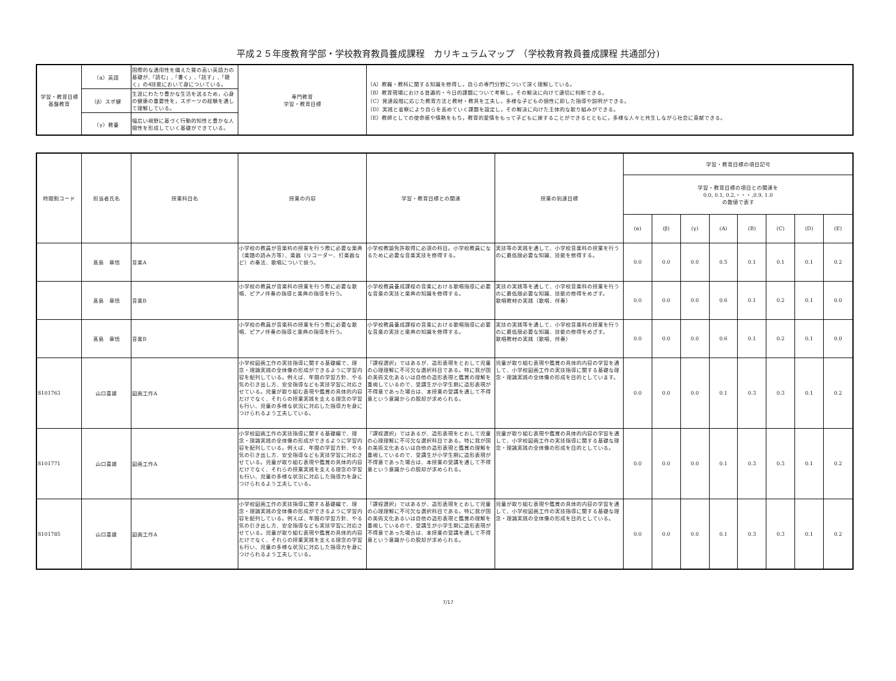平成２５年度教育学部・学校教育教員養成課程　カリキュラムマップ　（学校教育教員養成課程 共通部分)
| 学習・教育目標 基盤教育 | （α）英語 | 国際的な通用性を備えた質の高い英語力の基礎が,「読む」,「書く」,「話す」,「聴く」の4技能において身についている。 | 専門教育 学習・教育目標 | （A）教職・教科に関する知識を修得し，自らの専門分野について深く理解している。 （B）教育現場における普遍的・今日的課題について考察し，その解決に向けて適切に判断できる。 （C）発達段階に応じた教育方法と教材・教具を工夫し，多様な子どもの個性に即した指導や説明ができる。 （D）実践と省察により自らを高めていく課題を設定し，その解決に向けた主体的な取り組みができる。 （E）教師としての使命感や情熱をもち，教育的愛情をもって子どもに接することができるとともに，多様な人々と共生しながら社会に貢献できる。 |
| | （β）スポ健 | 生涯にわたり豊かな生活を送るため，心身の健康の重要性を，スポーツの経験を通して理解している。 | | |
| | （γ）教養 | 幅広い視野に基づく行動的知性と豊かな人間性を形成していく基礎ができている。 | | |
| 時間割コード | 担当者氏名 | 授業科目名 | 授業の内容 | 学習・教育目標との関連 | 授業の到達目標 | 学習・教育目標の項目記号 | | | | | | | |
| --- | --- | --- | --- | --- | --- | --- | --- | --- | --- | --- | --- | --- | --- |
| | | | | | | 学習・教育目標の項目との関連を 0.0, 0.1, 0.2,・・・,0.9, 1.0 の数値で表す | | | | | | | |
| | | | | | | (α) | (β) | (γ) | (A) | (B) | (C) | (D) | (E) |
| | 髙島 章悟 | 音楽A | 小学校の教員が音楽科の授業を行う際に必要な楽典（楽譜の読み方等）、楽器（リコーダー、打楽器など）の奏法、歌唱について扱う。 | 小学校教諭免許取得に必須の科目。小学校教員になるために必要な音楽実技を修得する。 | 実技等の実践を通して、小学校音楽科の授業を行うのに最低限必要な知識、技能を修得する。 | 0.0 | 0.0 | 0.0 | 0.5 | 0.1 | 0.1 | 0.1 | 0.2 |
| | 髙島 章悟 | 音楽B | 小学校の教員が音楽科の授業を行う際に必要な歌唱、ピアノ伴奏の指導と楽典の指導を行う。 | 小学校教員養成課程の音楽における歌唱指導に必要な音楽の実技と楽典の知識を修得する。 | 実技の実践等を通して、小学校音楽科の授業を行うのに最低限必要な知識、技能の修得をめざす。 歌唱教材の実践（歌唱、伴奏） | 0.0 | 0.0 | 0.0 | 0.6 | 0.1 | 0.2 | 0.1 | 0.0 |
| | 髙島 章悟 | 音楽B | 小学校の教員が音楽科の授業を行う際に必要な歌唱、ピアノ伴奏の指導と楽典の指導を行う。 | 小学校教員養成課程の音楽における歌唱指導に必要な音楽の実技と楽典の知識を修得する。 | 実技の実践等を通して、小学校音楽科の授業を行うのに最低限必要な知識、技能の修得をめざす。 歌唱教材の実践（歌唱、伴奏） | 0.0 | 0.0 | 0.0 | 0.6 | 0.1 | 0.2 | 0.1 | 0.0 |
| S101763 | 山口喜雄 | 図画工作A | 小学校図画工作の実技指導に関する基礎編で、理念・理論実践の全体像の形成ができるように学習内容を配列している。例えば、年間の学習方針、やる気の引き出し方、安全指導なども実技学習に対応させている。児童が取り組む表現や鑑賞の具体的内容だけでなく、それらの授業実践を支える理念の学習も行い、児童の多様な状況に対応した指導力を身につけられるよう工夫している。 | 「課程選択」ではあるが、造形表現をとおして児童の心理理解に不可欠な選択科目である。特に我が国の美術文化あるいは自他の造形表現と鑑賞の理解を重視しているので、受講生が小学生期に造形表現が不得意であった場合は、本授業の受講を通して不得意という意識からの脱却が求められる。 | 児童が取り組む表現や鑑賞の具体的内容の学習を通して、小学校図画工作の実技指導に関する基礎な理念・理論実践の全体像の形成を目的としています。 | 0.0 | 0.0 | 0.0 | 0.1 | 0.3 | 0.3 | 0.1 | 0.2 |
| S101771 | 山口喜雄 | 図画工作A | 小学校図画工作の実技指導に関する基礎編で、理念・理論実践の全体像の形成ができるように学習内容を配列している。例えば、年間の学習方針、やる気の引き出し方、安全指導なども実技学習に対応させている。児童が取り組む表現や鑑賞の具体的内容だけでなく、それらの授業実践を支える理念の学習も行い、児童の多様な状況に対応した指導力を身につけられるよう工夫している。 | 「課程選択」ではあるが、造形表現をとおして児童の心理理解に不可欠な選択科目である。特に我が国の美術文化あるいは自他の造形表現と鑑賞の理解を重視しているので、受講生が小学生期に造形表現が不得意であった場合は、本授業の受講を通して不得意という意識からの脱却が求められる。 | 児童が取り組む表現や鑑賞の具体的内容の学習を通して、小学校図画工作の実技指導に関する基礎な理念・理論実践の全体像の形成を目的としている。 | 0.0 | 0.0 | 0.0 | 0.1 | 0.3 | 0.3 | 0.1 | 0.2 |
| S101785 | 山口喜雄 | 図画工作A | 小学校図画工作の実技指導に関する基礎編で、理念・理論実践の全体像の形成ができるように学習内容を配列している。例えば、年間の学習方針、やる気の引き出し方、安全指導なども実技学習に対応させている。児童が取り組む表現や鑑賞の具体的内容だけでなく、それらの授業実践を支える理念の学習も行い、児童の多様な状況に対応した指導力を身につけられるよう工夫している。 | 「課程選択」ではあるが、造形表現をとおして児童の心理理解に不可欠な選択科目である。特に我が国の美術文化あるいは自他の造形表現と鑑賞の理解を重視しているので、受講生が小学生期に造形表現が不得意であった場合は、本授業の受講を通して不得意という意識からの脱却が求められる。 | 児童が取り組む表現や鑑賞の具体的内容の学習を通して、小学校図画工作の実技指導に関する基礎な理念・理論実践の全体像の形成を目的としている。 | 0.0 | 0.0 | 0.0 | 0.1 | 0.3 | 0.3 | 0.1 | 0.2 |
7/17